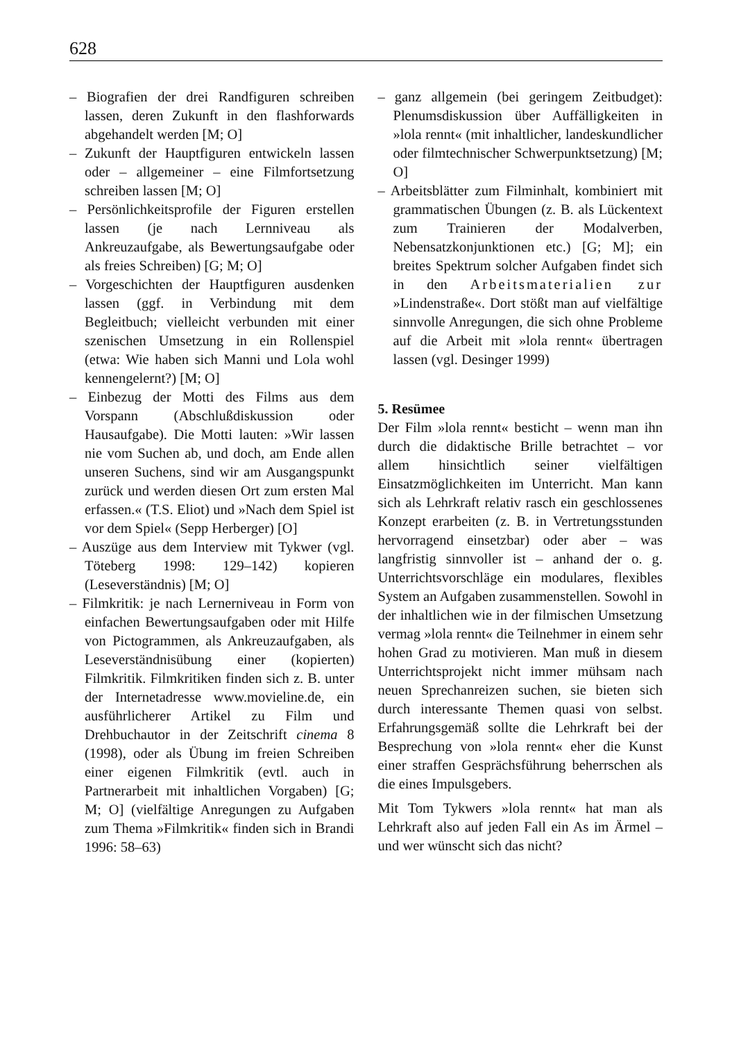628
– Biografien der drei Randfiguren schreiben lassen, deren Zukunft in den flashforwards abgehandelt werden [M; O]
– Zukunft der Hauptfiguren entwickeln lassen oder – allgemeiner – eine Filmfortsetzung schreiben lassen [M; O]
– Persönlichkeitsprofile der Figuren erstellen lassen (je nach Lernniveau als Ankreuzaufgabe, als Bewertungsaufgabe oder als freies Schreiben) [G; M; O]
– Vorgeschichten der Hauptfiguren ausdenken lassen (ggf. in Verbindung mit dem Begleitbuch; vielleicht verbunden mit einer szenischen Umsetzung in ein Rollenspiel (etwa: Wie haben sich Manni und Lola wohl kennengelernt?) [M; O]
– Einbezug der Motti des Films aus dem Vorspann (Abschlußdiskussion oder Hausaufgabe). Die Motti lauten: »Wir lassen nie vom Suchen ab, und doch, am Ende allen unseren Suchens, sind wir am Ausgangspunkt zurück und werden diesen Ort zum ersten Mal erfassen.« (T.S. Eliot) und »Nach dem Spiel ist vor dem Spiel« (Sepp Herberger) [O]
– Auszüge aus dem Interview mit Tykwer (vgl. Töteberg 1998: 129–142) kopieren (Leseverständnis) [M; O]
– Filmkritik: je nach Lernerniveau in Form von einfachen Bewertungsaufgaben oder mit Hilfe von Pictogrammen, als Ankreuzaufgaben, als Leseverständnisübung einer (kopierten) Filmkritik. Filmkritiken finden sich z. B. unter der Internetadresse www.movieline.de, ein ausführlicherer Artikel zu Film und Drehbuchautor in der Zeitschrift cinema 8 (1998), oder als Übung im freien Schreiben einer eigenen Filmkritik (evtl. auch in Partnerarbeit mit inhaltlichen Vorgaben) [G; M; O] (vielfältige Anregungen zu Aufgaben zum Thema »Filmkritik« finden sich in Brandi 1996: 58–63)
– ganz allgemein (bei geringem Zeitbudget): Plenumsdiskussion über Auffälligkeiten in »lola rennt« (mit inhaltlicher, landeskundlicher oder filmtechnischer Schwerpunktsetzung) [M; O]
– Arbeitsblätter zum Filminhalt, kombiniert mit grammatischen Übungen (z. B. als Lückentext zum Trainieren der Modalverben, Nebensatzkonjunktionen etc.) [G; M]; ein breites Spektrum solcher Aufgaben findet sich in den Arbeitsmaterialien zur »Lindenstraße«. Dort stößt man auf vielfältige sinnvolle Anregungen, die sich ohne Probleme auf die Arbeit mit »lola rennt« übertragen lassen (vgl. Desinger 1999)
5. Resümee
Der Film »lola rennt« besticht – wenn man ihn durch die didaktische Brille betrachtet – vor allem hinsichtlich seiner vielfältigen Einsatzmöglichkeiten im Unterricht. Man kann sich als Lehrkraft relativ rasch ein geschlossenes Konzept erarbeiten (z. B. in Vertretungsstunden hervorragend einsetzbar) oder aber – was langfristig sinnvoller ist – anhand der o. g. Unterrichtsvorschläge ein modulares, flexibles System an Aufgaben zusammenstellen. Sowohl in der inhaltlichen wie in der filmischen Umsetzung vermag »lola rennt« die Teilnehmer in einem sehr hohen Grad zu motivieren. Man muß in diesem Unterrichtsprojekt nicht immer mühsam nach neuen Sprechanreizen suchen, sie bieten sich durch interessante Themen quasi von selbst. Erfahrungsgemäß sollte die Lehrkraft bei der Besprechung von »lola rennt« eher die Kunst einer straffen Gesprächsführung beherrschen als die eines Impulsgebers.
Mit Tom Tykwers »lola rennt« hat man als Lehrkraft also auf jeden Fall ein As im Ärmel – und wer wünscht sich das nicht?